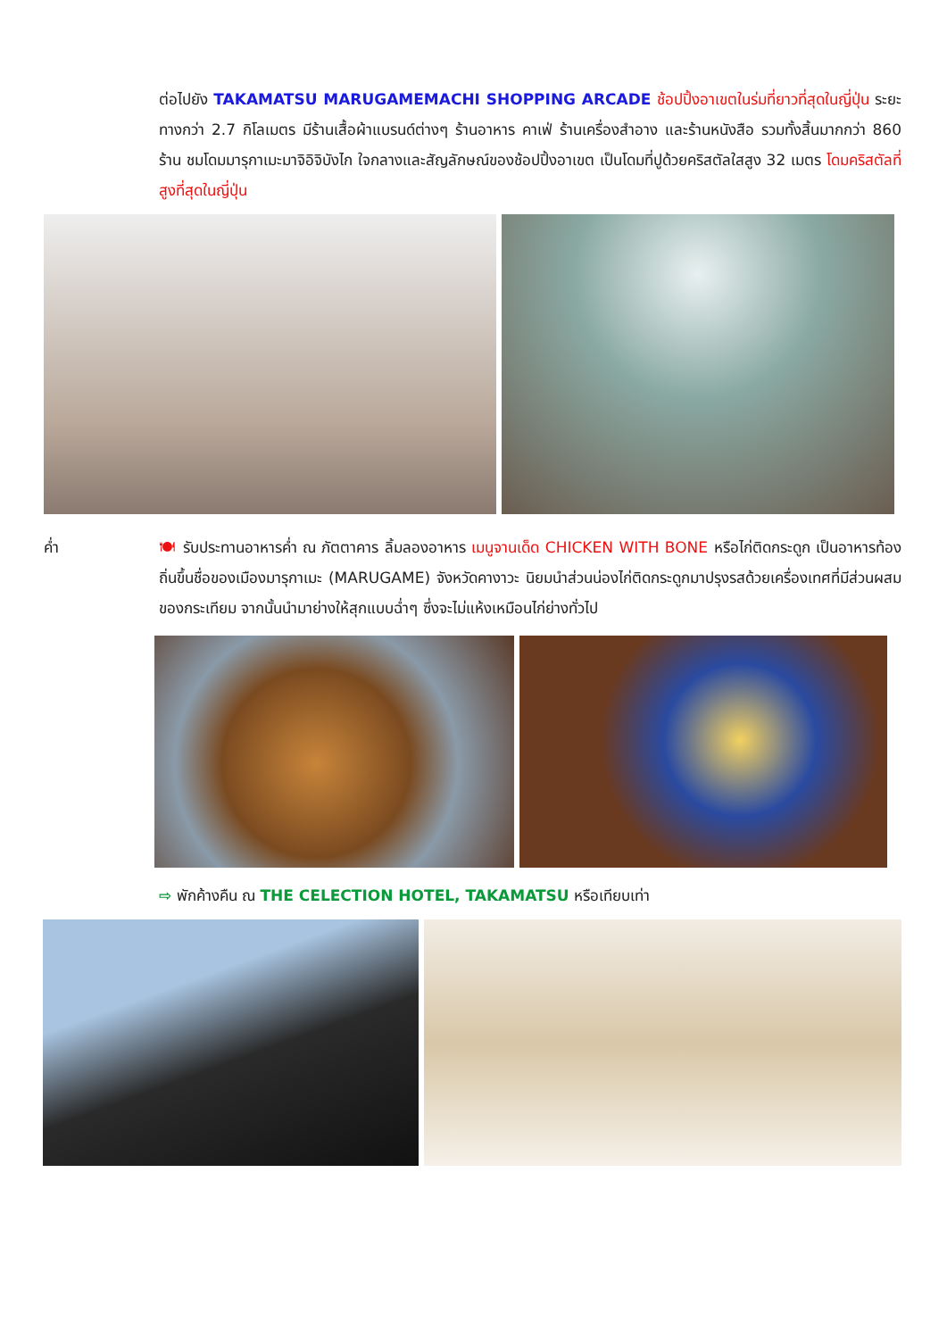ต่อไปยัง TAKAMATSU MARUGAMEMACHI SHOPPING ARCADE ช้อปปิ้งอาเขตในร่มที่ยาวที่สุดในญี่ปุ่น ระยะทางกว่า 2.7 กิโลเมตร มีร้านเสื้อผ้าแบรนด์ต่างๆ ร้านอาหาร คาเฟ่ ร้านเครื่องสำอาง และร้านหนังสือ รวมทั้งสิ้นมากกว่า 860 ร้าน ชมโดมมารุกาเมะมาจิอิจิบังไก ใจกลางและสัญลักษณ์ของช้อปปิ้งอาเขต เป็นโดมที่ปูด้วยคริสตัลใสสูง 32 เมตร โดมคริสตัลที่สูงที่สุดในญี่ปุ่น
ค่ำ 🍽 รับประทานอาหารค่ำ ณ ภัตตาคาร ลิ้มลองอาหาร เมนูจานเด็ด CHICKEN WITH BONE หรือไก่ติดกระดูก เป็นอาหารท้องถิ่นขึ้นชื่อของเมืองมารุกาเมะ (MARUGAME) จังหวัดคางาวะ นิยมนำส่วนน่องไก่ติดกระดูกมาปรุงรสด้วยเครื่องเทศที่มีส่วนผสมของกระเทียม จากนั้นนำมาย่างให้สุกแบบฉ่ำๆ ซึ่งจะไม่แห้งเหมือนไก่ย่างทั่วไป
⇨ พักค้างคืน ณ THE CELECTION HOTEL, TAKAMATSU หรือเทียบเท่า